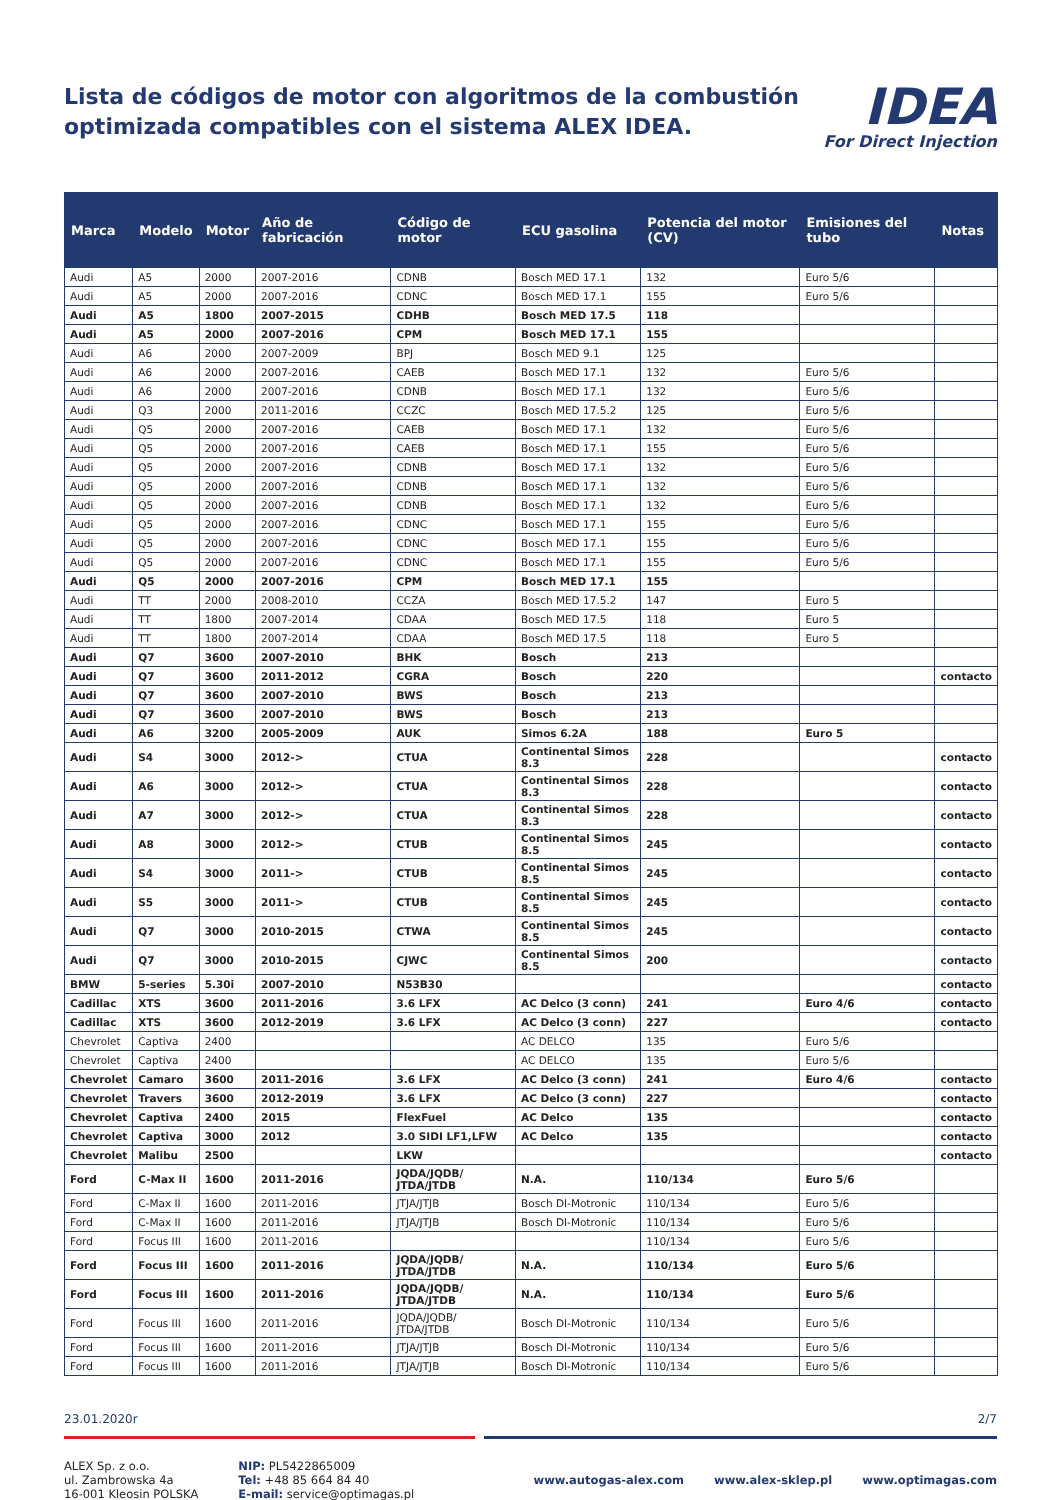Lista de códigos de motor con algoritmos de la combustión
optimizada compatibles con el sistema ALEX IDEA.
IDEA
For Direct Injection
| Marca | Modelo | Motor | Año de fabricación | Código de motor | ECU gasolina | Potencia del motor (CV) | Emisiones del tubo | Notas |
| --- | --- | --- | --- | --- | --- | --- | --- | --- |
| Audi | A5 | 2000 | 2007-2016 | CDNB | Bosch MED 17.1 | 132 | Euro 5/6 | |
| Audi | A5 | 2000 | 2007-2016 | CDNC | Bosch MED 17.1 | 155 | Euro 5/6 | |
| Audi | A5 | 1800 | 2007-2015 | CDHB | Bosch MED 17.5 | 118 | | |
| Audi | A5 | 2000 | 2007-2016 | CPM | Bosch MED 17.1 | 155 | | |
| Audi | A6 | 2000 | 2007-2009 | BPJ | Bosch MED 9.1 | 125 | | |
| Audi | A6 | 2000 | 2007-2016 | CAEB | Bosch MED 17.1 | 132 | Euro 5/6 | |
| Audi | A6 | 2000 | 2007-2016 | CDNB | Bosch MED 17.1 | 132 | Euro 5/6 | |
| Audi | Q3 | 2000 | 2011-2016 | CCZC | Bosch MED 17.5.2 | 125 | Euro 5/6 | |
| Audi | Q5 | 2000 | 2007-2016 | CAEB | Bosch MED 17.1 | 132 | Euro 5/6 | |
| Audi | Q5 | 2000 | 2007-2016 | CAEB | Bosch MED 17.1 | 155 | Euro 5/6 | |
| Audi | Q5 | 2000 | 2007-2016 | CDNB | Bosch MED 17.1 | 132 | Euro 5/6 | |
| Audi | Q5 | 2000 | 2007-2016 | CDNB | Bosch MED 17.1 | 132 | Euro 5/6 | |
| Audi | Q5 | 2000 | 2007-2016 | CDNB | Bosch MED 17.1 | 132 | Euro 5/6 | |
| Audi | Q5 | 2000 | 2007-2016 | CDNC | Bosch MED 17.1 | 155 | Euro 5/6 | |
| Audi | Q5 | 2000 | 2007-2016 | CDNC | Bosch MED 17.1 | 155 | Euro 5/6 | |
| Audi | Q5 | 2000 | 2007-2016 | CDNC | Bosch MED 17.1 | 155 | Euro 5/6 | |
| Audi | Q5 | 2000 | 2007-2016 | CPM | Bosch MED 17.1 | 155 | | |
| Audi | TT | 2000 | 2008-2010 | CCZA | Bosch MED 17.5.2 | 147 | Euro 5 | |
| Audi | TT | 1800 | 2007-2014 | CDAA | Bosch MED 17.5 | 118 | Euro 5 | |
| Audi | TT | 1800 | 2007-2014 | CDAA | Bosch MED 17.5 | 118 | Euro 5 | |
| Audi | Q7 | 3600 | 2007-2010 | BHK | Bosch | 213 | | |
| Audi | Q7 | 3600 | 2011-2012 | CGRA | Bosch | 220 | | contacto |
| Audi | Q7 | 3600 | 2007-2010 | BWS | Bosch | 213 | | |
| Audi | Q7 | 3600 | 2007-2010 | BWS | Bosch | 213 | | |
| Audi | A6 | 3200 | 2005-2009 | AUK | Simos 6.2A | 188 | Euro 5 | |
| Audi | S4 | 3000 | 2012-> | CTUA | Continental Simos 8.3 | 228 | | contacto |
| Audi | A6 | 3000 | 2012-> | CTUA | Continental Simos 8.3 | 228 | | contacto |
| Audi | A7 | 3000 | 2012-> | CTUA | Continental Simos 8.3 | 228 | | contacto |
| Audi | A8 | 3000 | 2012-> | CTUB | Continental Simos 8.5 | 245 | | contacto |
| Audi | S4 | 3000 | 2011-> | CTUB | Continental Simos 8.5 | 245 | | contacto |
| Audi | S5 | 3000 | 2011-> | CTUB | Continental Simos 8.5 | 245 | | contacto |
| Audi | Q7 | 3000 | 2010-2015 | CTWA | Continental Simos 8.5 | 245 | | contacto |
| Audi | Q7 | 3000 | 2010-2015 | CJWC | Continental Simos 8.5 | 200 | | contacto |
| BMW | 5-series | 5.30i | 2007-2010 | N53B30 | | | | contacto |
| Cadillac | XTS | 3600 | 2011-2016 | 3.6 LFX | AC Delco (3 conn) | 241 | Euro 4/6 | contacto |
| Cadillac | XTS | 3600 | 2012-2019 | 3.6 LFX | AC Delco (3 conn) | 227 | | contacto |
| Chevrolet | Captiva | 2400 | | | AC DELCO | 135 | Euro 5/6 | |
| Chevrolet | Captiva | 2400 | | | AC DELCO | 135 | Euro 5/6 | |
| Chevrolet | Camaro | 3600 | 2011-2016 | 3.6 LFX | AC Delco (3 conn) | 241 | Euro 4/6 | contacto |
| Chevrolet | Travers | 3600 | 2012-2019 | 3.6 LFX | AC Delco (3 conn) | 227 | | contacto |
| Chevrolet | Captiva | 2400 | 2015 | FlexFuel | AC Delco | 135 | | contacto |
| Chevrolet | Captiva | 3000 | 2012 | 3.0 SIDI LF1,LFW | AC Delco | 135 | | contacto |
| Chevrolet | Malibu | 2500 | | LKW | | | | contacto |
| Ford | C-Max II | 1600 | 2011-2016 | JQDA/JQDB/ JTDA/JTDB | N.A. | 110/134 | Euro 5/6 | |
| Ford | C-Max II | 1600 | 2011-2016 | JTJA/JTJB | Bosch DI-Motronic | 110/134 | Euro 5/6 | |
| Ford | C-Max II | 1600 | 2011-2016 | JTJA/JTJB | Bosch DI-Motronic | 110/134 | Euro 5/6 | |
| Ford | Focus III | 1600 | 2011-2016 | | | 110/134 | Euro 5/6 | |
| Ford | Focus III | 1600 | 2011-2016 | JQDA/JQDB/ JTDA/JTDB | N.A. | 110/134 | Euro 5/6 | |
| Ford | Focus III | 1600 | 2011-2016 | JQDA/JQDB/ JTDA/JTDB | N.A. | 110/134 | Euro 5/6 | |
| Ford | Focus III | 1600 | 2011-2016 | JQDA/JQDB/ JTDA/JTDB | Bosch DI-Motronic | 110/134 | Euro 5/6 | |
| Ford | Focus III | 1600 | 2011-2016 | JTJA/JTJB | Bosch DI-Motronic | 110/134 | Euro 5/6 | |
| Ford | Focus III | 1600 | 2011-2016 | JTJA/JTJB | Bosch DI-Motronic | 110/134 | Euro 5/6 | |
23.01.2020r 2/7
ALEX Sp. z o.o.
ul. Zambrowska 4a
16-001 Kleosin POLSKA
NIP: PL5422865009
Tel: +48 85 664 84 40
E-mail: service@optimagas.pl
www.autogas-alex.com www.alex-sklep.pl www.optimagas.com